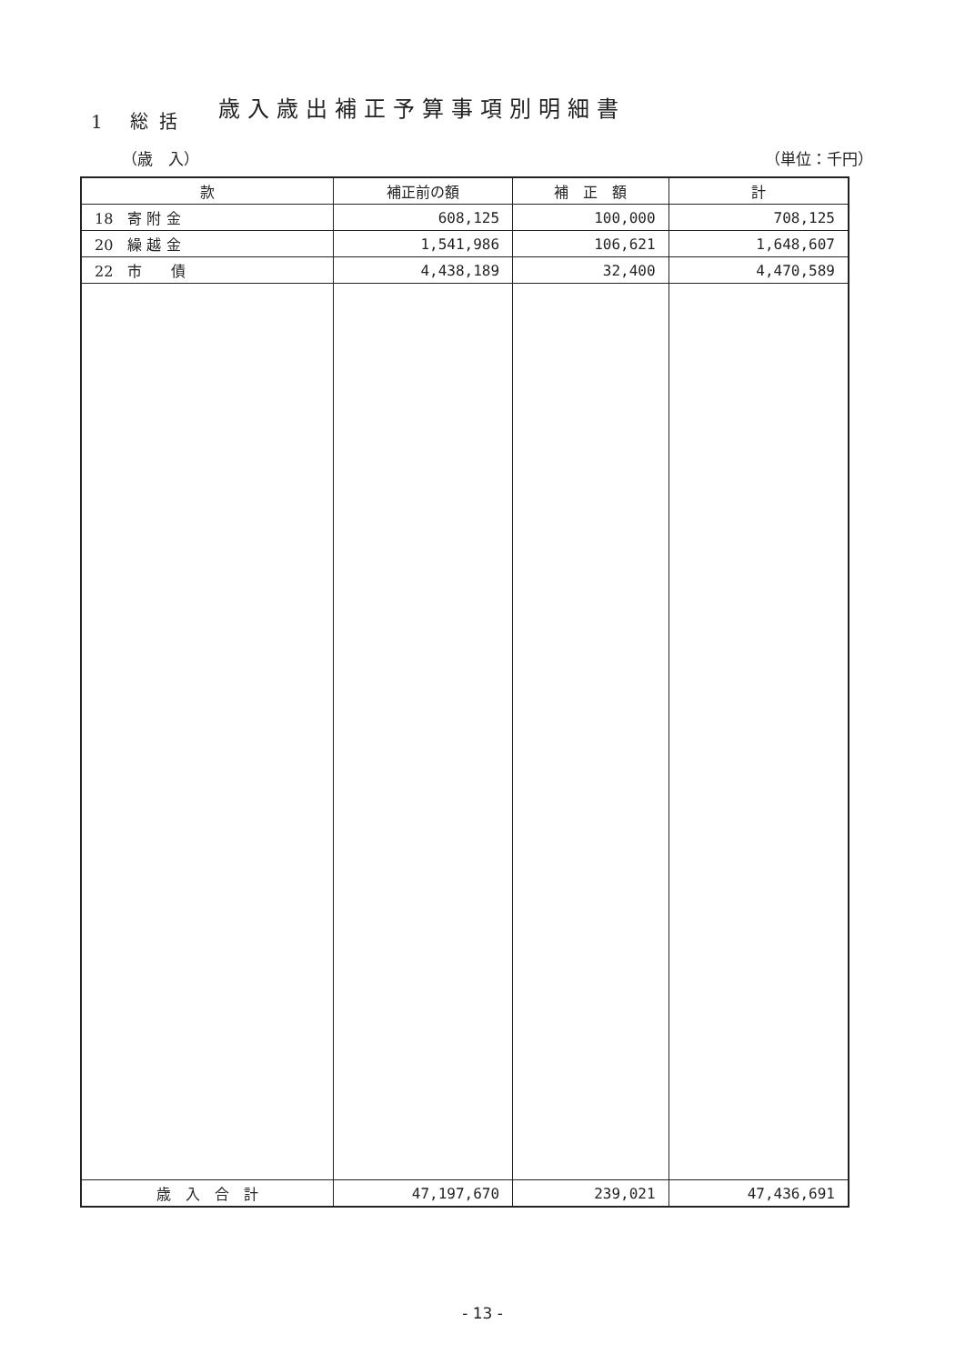1 総括
歳入歳出補正予算事項別明細書
（歳　入） （単位：千円）
| 款 | 補正前の額 | 補 正 額 | 計 |
| --- | --- | --- | --- |
| 18 寄 附 金 | 608,125 | 100,000 | 708,125 |
| 20 繰 越 金 | 1,541,986 | 106,621 | 1,648,607 |
| 22 市 債 | 4,438,189 | 32,400 | 4,470,589 |
| 歳 入 合 計 | 47,197,670 | 239,021 | 47,436,691 |
- 13 -